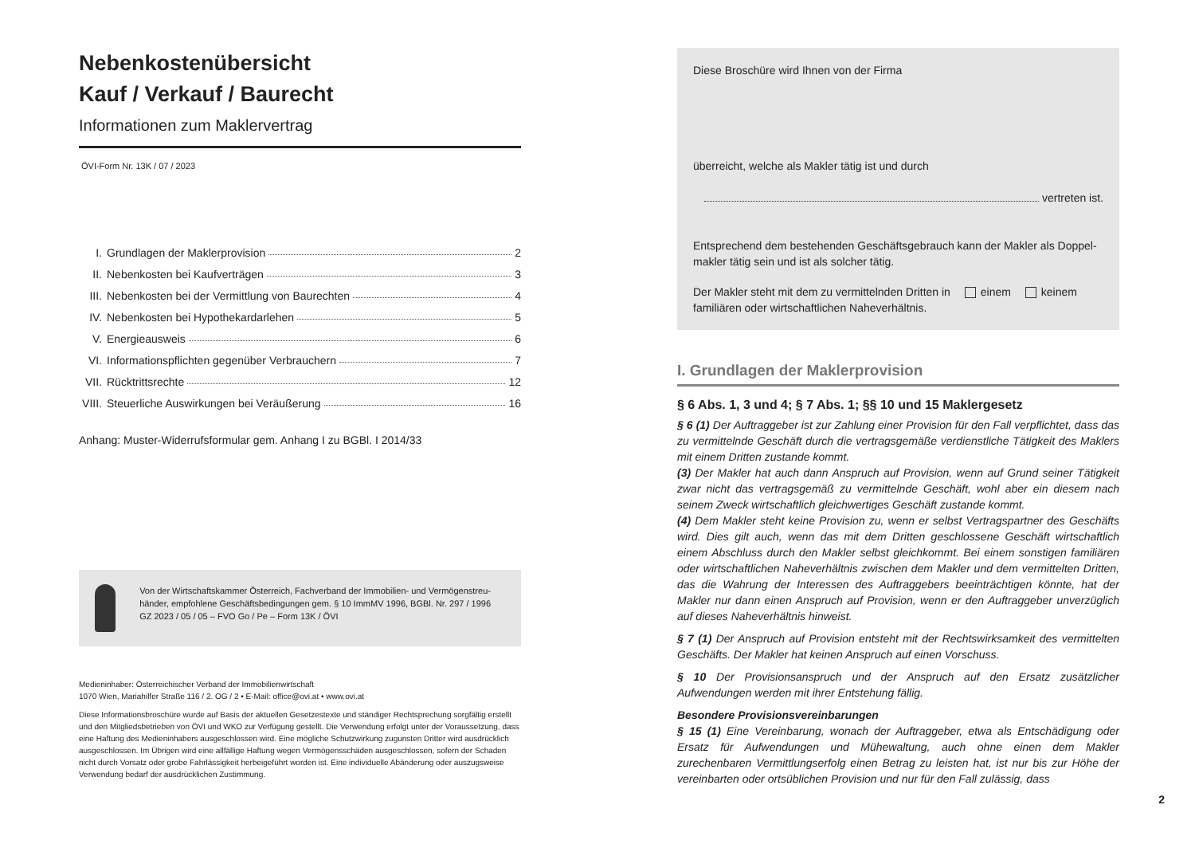Nebenkostenübersicht
Kauf / Verkauf / Baurecht
Informationen zum Maklervertrag
ÖVI-Form Nr. 13K / 07 / 2023
I. Grundlagen der Maklerprovision 2
II. Nebenkosten bei Kaufverträgen 3
III. Nebenkosten bei der Vermittlung von Baurechten 4
IV. Nebenkosten bei Hypothekardarlehen 5
V. Energieausweis 6
VI. Informationspflichten gegenüber Verbrauchern 7
VII. Rücktrittsrechte 12
VIII. Steuerliche Auswirkungen bei Veräußerung 16
Anhang: Muster-Widerrufsformular gem. Anhang I zu BGBl. I 2014/33
Von der Wirtschaftskammer Österreich, Fachverband der Immobilien- und Vermögenstreu­händer, empfohlene Geschäftsbedingungen gem. § 10 ImmMV 1996, BGBl. Nr. 297 / 1996
GZ 2023 / 05 / 05 – FVO Go / Pe – Form 13K / ÖVI
Medieninhaber: Österreichischer Verband der Immobilienwirtschaft
1070 Wien, Mariahilfer Straße 116 / 2. OG / 2 • E-Mail: office@ovi.at • www.ovi.at
Diese Informationsbroschüre wurde auf Basis der aktuellen Gesetzestexte und ständiger Rechtsprechung sorgfältig erstellt und den Mitgliedsbetrieben von ÖVI und WKO zur Verfügung gestellt. Die Verwendung erfolgt unter der Voraussetzung, dass eine Haftung des Medieninhabers ausgeschlossen wird. Eine mögliche Schutzwirkung zugunsten Dritter wird ausdrücklich ausgeschlossen. Im Übrigen wird eine allfällige Haftung wegen Vermögensschäden ausgeschlossen, sofern der Schaden nicht durch Vorsatz oder grobe Fahrlässigkeit herbeigeführt worden ist. Eine individuelle Abänderung oder auszugsweise Verwendung bedarf der ausdrücklichen Zustimmung.
Diese Broschüre wird Ihnen von der Firma
überreicht, welche als Makler tätig ist und durch
vertreten ist.
Entsprechend dem bestehenden Geschäftsgebrauch kann der Makler als Doppel­makler tätig sein und ist als solcher tätig.
Der Makler steht mit dem zu vermittelnden Dritten in einem keinem familiären oder wirtschaftlichen Naheverhältnis.
I. Grundlagen der Maklerprovision
§ 6 Abs. 1, 3 und 4; § 7 Abs. 1; §§ 10 und 15 Maklergesetz
§ 6 (1) Der Auftraggeber ist zur Zahlung einer Provision für den Fall verpflichtet, dass das zu vermittelnde Geschäft durch die vertragsgemäße verdienstliche Tätigkeit des Maklers mit einem Dritten zustande kommt.
(3) Der Makler hat auch dann Anspruch auf Provision, wenn auf Grund seiner Tätigkeit zwar nicht das vertragsgemäß zu vermittelnde Geschäft, wohl aber ein diesem nach seinem Zweck wirtschaftlich gleichwertiges Geschäft zustande kommt.
(4) Dem Makler steht keine Provision zu, wenn er selbst Vertragspartner des Geschäfts wird. Dies gilt auch, wenn das mit dem Dritten geschlossene Geschäft wirtschaftlich einem Abschluss durch den Makler selbst gleichkommt. Bei einem sonstigen familiären oder wirtschaftlichen Naheverhältnis zwischen dem Makler und dem vermittelten Dritten, das die Wahrung der Interessen des Auftraggebers beeinträchtigen könnte, hat der Makler nur dann einen Anspruch auf Provision, wenn er den Auftraggeber unverzüglich auf dieses Naheverhältnis hinweist.
§ 7 (1) Der Anspruch auf Provision entsteht mit der Rechtswirksamkeit des vermittelten Geschäfts. Der Makler hat keinen Anspruch auf einen Vorschuss.
§ 10 Der Provisionsanspruch und der Anspruch auf den Ersatz zusätzlicher Aufwendungen werden mit ihrer Entstehung fällig.
Besondere Provisionsvereinbarungen
§ 15 (1) Eine Vereinbarung, wonach der Auftraggeber, etwa als Entschädigung oder Ersatz für Aufwendungen und Mühewaltung, auch ohne einen dem Makler zurechenbaren Vermittlungserfolg einen Betrag zu leisten hat, ist nur bis zur Höhe der vereinbarten oder ortsüblichen Provision und nur für den Fall zulässig, dass
2